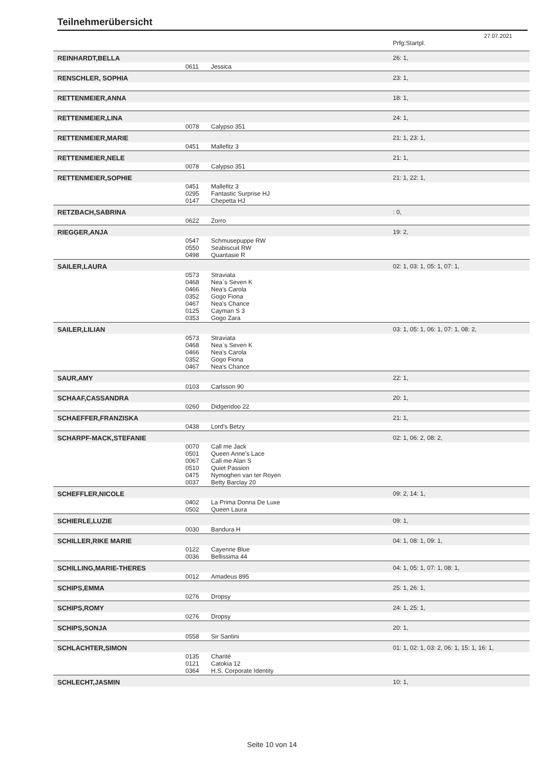Teilnehmerübersicht
27.07.2021
| | | | Prfg:Startpl. |
| REINHARDT,BELLA | | | 26: 1, |
| | 0611 | Jessica | |
| RENSCHLER, SOPHIA | | | 23: 1, |
| RETTENMEIER,ANNA | | | 18: 1, |
| RETTENMEIER,LINA | | | 24: 1, |
| | 0078 | Calypso 351 | |
| RETTENMEIER,MARIE | | | 21: 1, 23: 1, |
| | 0451 | Mallefitz 3 | |
| RETTENMEIER,NELE | | | 21: 1, |
| | 0078 | Calypso 351 | |
| RETTENMEIER,SOPHIE | | | 21: 1, 22: 1, |
| | 0451 0295 0147 | Mallefitz 3 Fantastic Surprise HJ Chepetta HJ | |
| RETZBACH,SABRINA | | | : 0, |
| | 0622 | Zorro | |
| RIEGGER,ANJA | | | 19: 2, |
| | 0547 0550 0498 | Schmusepuppe RW Seabiscuit RW Quantasie R | |
| SAILER,LAURA | | | 02: 1, 03: 1, 05: 1, 07: 1, |
| | 0573 0468 0466 0352 0467 0125 0353 | Straviata Nea`s Seven K Nea's Carola Gogo Fiona Nea's Chance Cayman S 3 Gogo Zara | |
| SAILER,LILIAN | | | 03: 1, 05: 1, 06: 1, 07: 1, 08: 2, |
| | 0573 0468 0466 0352 0467 | Straviata Nea`s Seven K Nea's Carola Gogo Fiona Nea's Chance | |
| SAUR,AMY | | | 22: 1, |
| | 0103 | Carlsson 90 | |
| SCHAAF,CASSANDRA | | | 20: 1, |
| | 0260 | Didgeridoo 22 | |
| SCHAEFFER,FRANZISKA | | | 21: 1, |
| | 0438 | Lord's Betzy | |
| SCHARPF-MACK,STEFANIE | | | 02: 1, 06: 2, 08: 2, |
| | 0070 0501 0067 0510 0475 0037 | Call me Jack Queen Anne's Lace Call me Alan S Quiet Passion Nymoghen van ter Royen Betty Barclay 20 | |
| SCHEFFLER,NICOLE | | | 09: 2, 14: 1, |
| | 0402 0502 | La Prima Donna De Luxe Queen Laura | |
| SCHIERLE,LUZIE | | | 09: 1, |
| | 0030 | Bandura H | |
| SCHILLER,RIKE MARIE | | | 04: 1, 08: 1, 09: 1, |
| | 0122 0036 | Cayenne Blue Bellissima 44 | |
| SCHILLING,MARIE-THERES | | | 04: 1, 05: 1, 07: 1, 08: 1, |
| | 0012 | Amadeus 895 | |
| SCHIPS,EMMA | | | 25: 1, 26: 1, |
| | 0276 | Dropsy | |
| SCHIPS,ROMY | | | 24: 1, 25: 1, |
| | 0276 | Dropsy | |
| SCHIPS,SONJA | | | 20: 1, |
| | 0558 | Sir Santini | |
| SCHLACHTER,SIMON | | | 01: 1, 02: 1, 03: 2, 06: 1, 15: 1, 16: 1, |
| | 0135 0121 0364 | Charité Catokia 12 H.S. Corporate Identity | |
| SCHLECHT,JASMIN | | | 10: 1, |
Seite 10 von 14